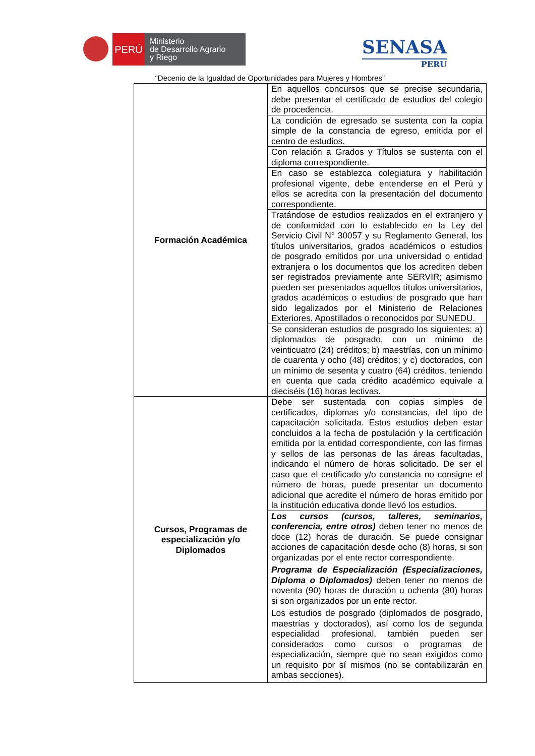PERÚ
Ministerio
de Desarrollo Agrario
y Riego
SENASA
PERU
“Decenio de la Igualdad de Oportunidades para Mujeres y Hombres”
| Formación Académica | En aquellos concursos que se precise secundaria, debe presentar el certificado de estudios del colegio de procedencia. |
| | La condición de egresado se sustenta con la copia simple de la constancia de egreso, emitida por el centro de estudios. |
| | Con relación a Grados y Títulos se sustenta con el diploma correspondiente. |
| | En caso se establezca colegiatura y habilitación profesional vigente, debe entenderse en el Perú y ellos se acredita con la presentación del documento correspondiente. |
| | Tratándose de estudios realizados en el extranjero y de conformidad con lo establecido en la Ley del Servicio Civil N° 30057 y su Reglamento General, los títulos universitarios, grados académicos o estudios de posgrado emitidos por una universidad o entidad extranjera o los documentos que los acrediten deben ser registrados previamente ante SERVIR; asimismo pueden ser presentados aquellos títulos universitarios, grados académicos o estudios de posgrado que han sido legalizados por el Ministerio de Relaciones Exteriores, Apostillados o reconocidos por SUNEDU. |
| | Se consideran estudios de posgrado los siguientes: a) diplomados de posgrado, con un mínimo de veinticuatro (24) créditos; b) maestrías, con un mínimo de cuarenta y ocho (48) créditos; y c) doctorados, con un mínimo de sesenta y cuatro (64) créditos, teniendo en cuenta que cada crédito académico equivale a dieciséis (16) horas lectivas. |
| Cursos, Programas de especialización y/o Diplomados | Debe ser sustentada con copias simples de certificados, diplomas y/o constancias, del tipo de capacitación solicitada. Estos estudios deben estar concluidos a la fecha de postulación y la certificación emitida por la entidad correspondiente, con las firmas y sellos de las personas de las áreas facultadas, indicando el número de horas solicitado. De ser el caso que el certificado y/o constancia no consigne el número de horas, puede presentar un documento adicional que acredite el número de horas emitido por la institución educativa donde llevó los estudios. |
| | Los cursos (cursos, talleres, seminarios, conferencia, entre otros) deben tener no menos de doce (12) horas de duración. Se puede consignar acciones de capacitación desde ocho (8) horas, si son organizadas por el ente rector correspondiente. Programa de Especialización (Especializaciones, Diploma o Diplomados) deben tener no menos de noventa (90) horas de duración u ochenta (80) horas si son organizados por un ente rector. Los estudios de posgrado (diplomados de posgrado, maestrías y doctorados), así como los de segunda especialidad profesional, también pueden ser considerados como cursos o programas de especialización, siempre que no sean exigidos como un requisito por sí mismos (no se contabilizarán en ambas secciones). |